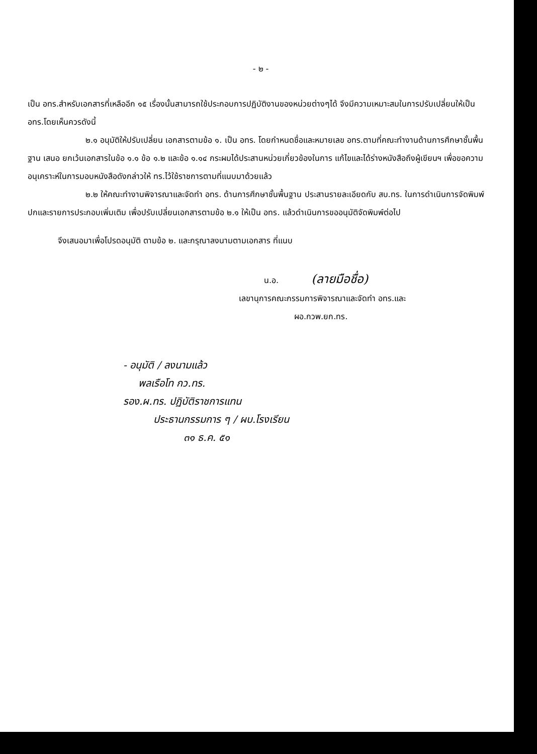- ๒ -
เป็น อทร.สำหรับเอกสารที่เหลืออีก ๑๕ เรื่องนั้นสามารถใช้ประกอบการปฏิบัติงานของหน่วยต่างๆได้ จึงมีความเหมาะสมในการปรับเปลี่ยนให้เป็น อทร.โดยเห็นควรดังนี้
๒.๑ อนุมัติให้ปรับเปลี่ยน เอกสารตามข้อ ๑. เป็น อทร. โดยกำหนดชื่อและหมายเลข อทร.ตามที่คณะทำงานด้านการศึกษาชั้นพื้นฐาน เสนอ ยกเว้นเอกสารในข้อ ๑.๑ ข้อ ๑.๒ และข้อ ๑.๑๔ กระผมได้ประสานหน่วยเกี่ยวข้องในการ แก้ไขและได้ร่างหนังสือถึงผู้เขียนฯ เพื่อขอความอนุเคราะห์ในการมอบหนังสือดังกล่าวให้ ทร.ไว้ใช้ราชการตามที่แนบมาด้วยแล้ว
๒.๒ ให้คณะทำงานพิจารณาและจัดทำ อทร. ด้านการศึกษาชั้นพื้นฐาน ประสานรายละเอียดกับ สบ.ทร. ในการดำเนินการจัดพิมพ์ปกและรายการประกอบเพิ่มเติม เพื่อปรับเปลี่ยนเอกสารตามข้อ ๒.๑ ให้เป็น อทร. แล้วดำเนินการขออนุมัติจัดพิมพ์ต่อไป
จึงเสนอมาเพื่อโปรดอนุมัติ ตามข้อ ๒. และกรุณาลงนามตามเอกสาร ที่แนบ
น.อ. (ลายมือชื่อ)
เลขานุการคณะกรรมการพิจารณาและจัดทำ อทร.และ
ผอ.กวพ.ยก.ทร.
- อนุมัติ / ลงนามแล้ว
พลเรือโท กว.ทร.
รอง.ผ.ทร. ปฏิบัติราชการแทน
ประธานกรรมการ ๆ / ผบ.โรงเรียน
๓๑ ธ.ค. ๕๑